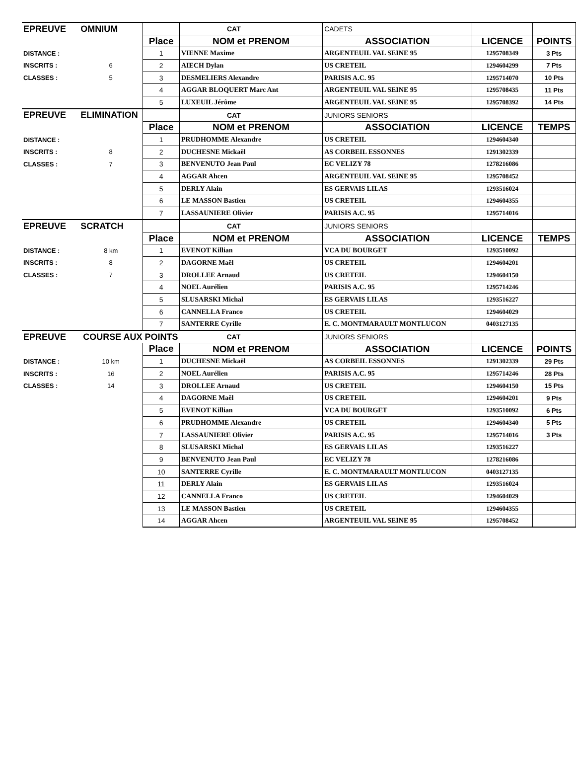| EPREUVE | OMNIUM | | CAT | CADETS | | |
| | | Place | NOM et PRENOM | ASSOCIATION | LICENCE | POINTS |
| DISTANCE : | | 1 | VIENNE Maxime | ARGENTEUIL VAL SEINE 95 | 1295708349 | 3 Pts |
| INSCRITS : | 6 | 2 | AIECH Dylan | US CRETEIL | 1294604299 | 7 Pts |
| CLASSES : | 5 | 3 | DESMELIERS Alexandre | PARISIS A.C. 95 | 1295714070 | 10 Pts |
| | | 4 | AGGAR BLOQUERT Marc Ant | ARGENTEUIL VAL SEINE 95 | 1295708435 | 11 Pts |
| | | 5 | LUXEUIL Jérôme | ARGENTEUIL VAL SEINE 95 | 1295708392 | 14 Pts |
| EPREUVE | ELIMINATION | | CAT | JUNIORS SENIORS | | |
| | | Place | NOM et PRENOM | ASSOCIATION | LICENCE | TEMPS |
| DISTANCE : | | 1 | PRUDHOMME Alexandre | US CRETEIL | 1294604340 | |
| INSCRITS : | 8 | 2 | DUCHESNE Mickaël | AS CORBEIL ESSONNES | 1291302339 | |
| CLASSES : | 7 | 3 | BENVENUTO Jean Paul | EC VELIZY 78 | 1278216086 | |
| | | 4 | AGGAR Ahcen | ARGENTEUIL VAL SEINE 95 | 1295708452 | |
| | | 5 | DERLY Alain | ES GERVAIS LILAS | 1293516024 | |
| | | 6 | LE MASSON Bastien | US CRETEIL | 1294604355 | |
| | | 7 | LASSAUNIERE Olivier | PARISIS A.C. 95 | 1295714016 | |
| EPREUVE | SCRATCH | | CAT | JUNIORS SENIORS | | |
| | | Place | NOM et PRENOM | ASSOCIATION | LICENCE | TEMPS |
| DISTANCE : | 8 km | 1 | EVENOT Killian | VCA DU BOURGET | 1293510092 | |
| INSCRITS : | 8 | 2 | DAGORNE Maël | US CRETEIL | 1294604201 | |
| CLASSES : | 7 | 3 | DROLLEE Arnaud | US CRETEIL | 1294604150 | |
| | | 4 | NOEL Aurélien | PARISIS A.C. 95 | 1295714246 | |
| | | 5 | SLUSARSKI Michal | ES GERVAIS LILAS | 1293516227 | |
| | | 6 | CANNELLA Franco | US CRETEIL | 1294604029 | |
| | | 7 | SANTERRE Cyrille | E. C. MONTMARAULT MONTLUCON | 0403127135 | |
| EPREUVE | COURSE AUX POINTS | | CAT | JUNIORS SENIORS | | |
| | | Place | NOM et PRENOM | ASSOCIATION | LICENCE | POINTS |
| DISTANCE : | 10 km | 1 | DUCHESNE Mickaël | AS CORBEIL ESSONNES | 1291302339 | 29 Pts |
| INSCRITS : | 16 | 2 | NOEL Aurélien | PARISIS A.C. 95 | 1295714246 | 28 Pts |
| CLASSES : | 14 | 3 | DROLLEE Arnaud | US CRETEIL | 1294604150 | 15 Pts |
| | | 4 | DAGORNE Maël | US CRETEIL | 1294604201 | 9 Pts |
| | | 5 | EVENOT Killian | VCA DU BOURGET | 1293510092 | 6 Pts |
| | | 6 | PRUDHOMME Alexandre | US CRETEIL | 1294604340 | 5 Pts |
| | | 7 | LASSAUNIERE Olivier | PARISIS A.C. 95 | 1295714016 | 3 Pts |
| | | 8 | SLUSARSKI Michal | ES GERVAIS LILAS | 1293516227 | |
| | | 9 | BENVENUTO Jean Paul | EC VELIZY 78 | 1278216086 | |
| | | 10 | SANTERRE Cyrille | E. C. MONTMARAULT MONTLUCON | 0403127135 | |
| | | 11 | DERLY Alain | ES GERVAIS LILAS | 1293516024 | |
| | | 12 | CANNELLA Franco | US CRETEIL | 1294604029 | |
| | | 13 | LE MASSON Bastien | US CRETEIL | 1294604355 | |
| | | 14 | AGGAR Ahcen | ARGENTEUIL VAL SEINE 95 | 1295708452 | |